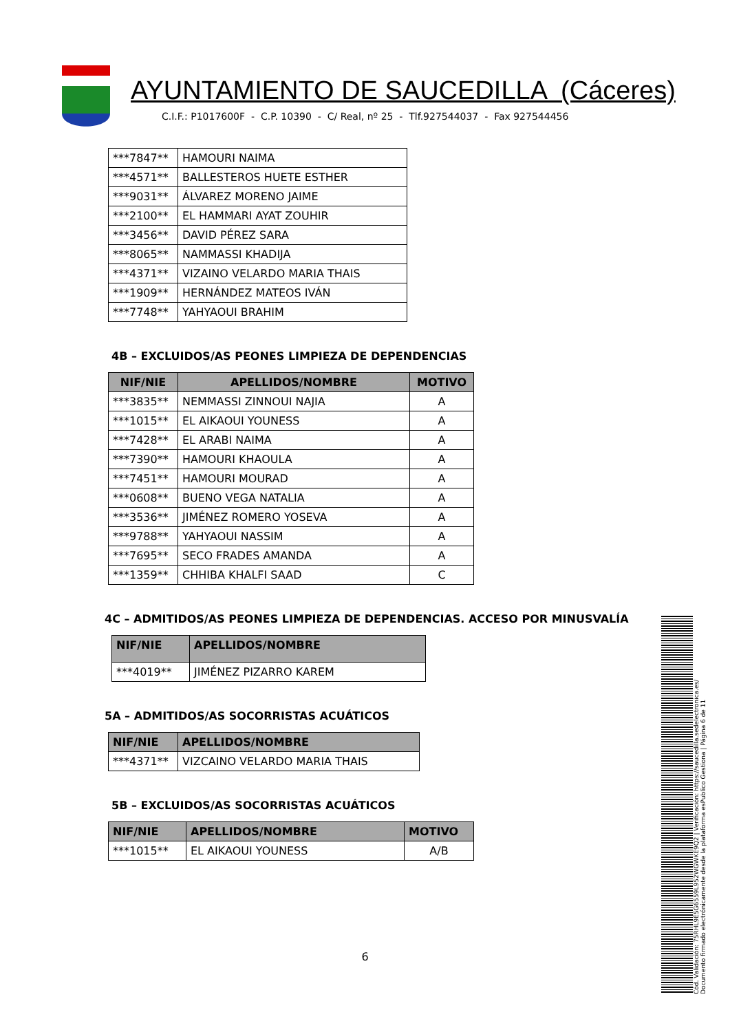AYUNTAMIENTO DE SAUCEDILLA (Cáceres)
C.I.F.: P1017600F - C.P. 10390 - C/ Real, nº 25 - Tlf.927544037 - Fax 927544456
| ***7847** | HAMOURI NAIMA |
| ***4571** | BALLESTEROS HUETE ESTHER |
| ***9031** | ÁLVAREZ MORENO JAIME |
| ***2100** | EL HAMMARI AYAT ZOUHIR |
| ***3456** | DAVID PÉREZ SARA |
| ***8065** | NAMMASSI KHADIJA |
| ***4371** | VIZAINO VELARDO MARIA THAIS |
| ***1909** | HERNÁNDEZ MATEOS IVÁN |
| ***7748** | YAHYAOUI BRAHIM |
4B – EXCLUIDOS/AS PEONES LIMPIEZA DE DEPENDENCIAS
| NIF/NIE | APELLIDOS/NOMBRE | MOTIVO |
| --- | --- | --- |
| ***3835** | NEMMASSI ZINNOUI NAJIA | A |
| ***1015** | EL AIKAOUI YOUNESS | A |
| ***7428** | EL ARABI NAIMA | A |
| ***7390** | HAMOURI KHAOULA | A |
| ***7451** | HAMOURI MOURAD | A |
| ***0608** | BUENO VEGA NATALIA | A |
| ***3536** | JIMÉNEZ ROMERO YOSEVA | A |
| ***9788** | YAHYAOUI NASSIM | A |
| ***7695** | SECO FRADES AMANDA | A |
| ***1359** | CHHIBA KHALFI SAAD | C |
4C – ADMITIDOS/AS PEONES LIMPIEZA DE DEPENDENCIAS. ACCESO POR MINUSVALÍA
| NIF/NIE | APELLIDOS/NOMBRE |
| --- | --- |
| ***4019** | JIMÉNEZ PIZARRO KAREM |
5A – ADMITIDOS/AS SOCORRISTAS ACUÁTICOS
| NIF/NIE | APELLIDOS/NOMBRE |
| --- | --- |
| ***4371** | VIZCAINO VELARDO MARIA THAIS |
5B – EXCLUIDOS/AS SOCORRISTAS ACUÁTICOS
| NIF/NIE | APELLIDOS/NOMBRE | MOTIVO |
| --- | --- | --- |
| ***1015** | EL AIKAOUI YOUNESS | A/B |
6
Cód. Validación: 75RHL9E5G6559L952WGWKE9Q2 | Verificación: https://saucedilla.sedelectronica.es/
Documento firmado electrónicamente desde la plataforma esPublico Gestiona | Página 6 de 11